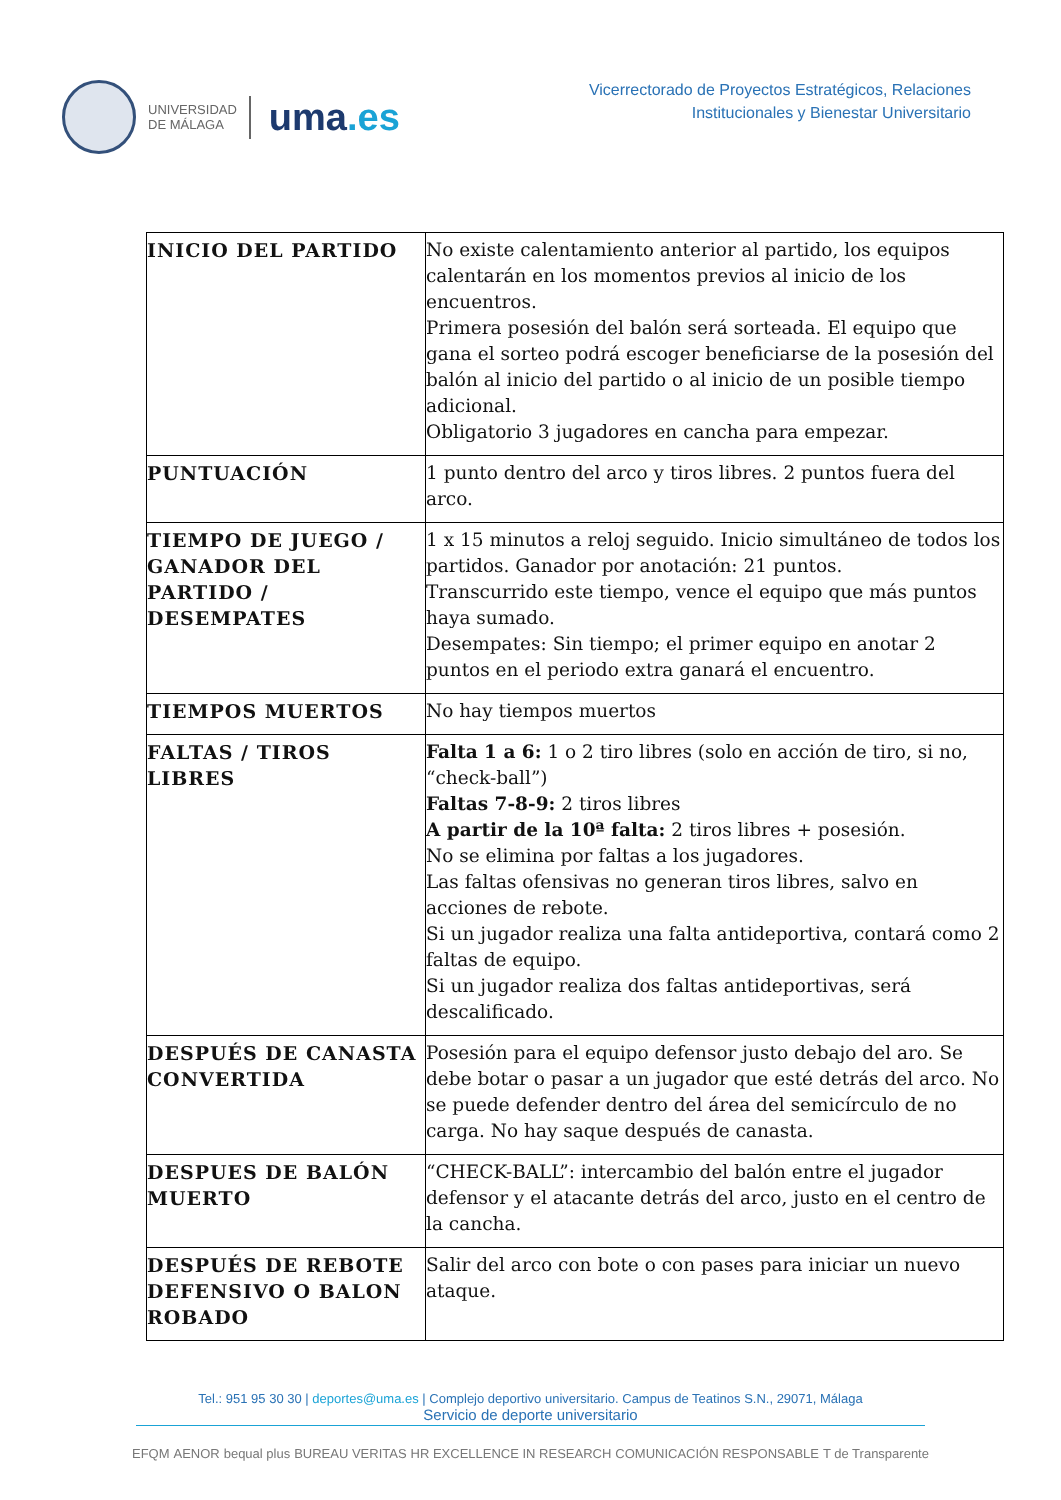UNIVERSIDAD
DE MÁLAGA
uma.es
Vicerrectorado de Proyectos Estratégicos, Relaciones
Institucionales y Bienestar Universitario
| INICIO DEL PARTIDO | No existe calentamiento anterior al partido, los equipos calentarán en los momentos previos al inicio de los encuentros. Primera posesión del balón será sorteada. El equipo que gana el sorteo podrá escoger beneficiarse de la posesión del balón al inicio del partido o al inicio de un posible tiempo adicional. Obligatorio 3 jugadores en cancha para empezar. |
| PUNTUACIÓN | 1 punto dentro del arco y tiros libres. 2 puntos fuera del arco. |
| TIEMPO DE JUEGO / GANADOR DEL PARTIDO / DESEMPATES | 1 x 15 minutos a reloj seguido. Inicio simultáneo de todos los partidos. Ganador por anotación: 21 puntos. Transcurrido este tiempo, vence el equipo que más puntos haya sumado. Desempates: Sin tiempo; el primer equipo en anotar 2 puntos en el periodo extra ganará el encuentro. |
| TIEMPOS MUERTOS | No hay tiempos muertos |
| FALTAS / TIROS LIBRES | Falta 1 a 6: 1 o 2 tiro libres (solo en acción de tiro, si no, “check-ball”) Faltas 7-8-9: 2 tiros libres A partir de la 10ª falta: 2 tiros libres + posesión. No se elimina por faltas a los jugadores. Las faltas ofensivas no generan tiros libres, salvo en acciones de rebote. Si un jugador realiza una falta antideportiva, contará como 2 faltas de equipo. Si un jugador realiza dos faltas antideportivas, será descalificado. |
| DESPUÉS DE CANASTA CONVERTIDA | Posesión para el equipo defensor justo debajo del aro. Se debe botar o pasar a un jugador que esté detrás del arco. No se puede defender dentro del área del semicírculo de no carga. No hay saque después de canasta. |
| DESPUES DE BALÓN MUERTO | “CHECK-BALL”: intercambio del balón entre el jugador defensor y el atacante detrás del arco, justo en el centro de la cancha. |
| DESPUÉS DE REBOTE DEFENSIVO O BALON ROBADO | Salir del arco con bote o con pases para iniciar un nuevo ataque. |
Tel.: 951 95 30 30 | deportes@uma.es | Complejo deportivo universitario. Campus de Teatinos S.N., 29071, Málaga
Servicio de deporte universitario
EFQM AENOR bequal plus BUREAU VERITAS HR EXCELLENCE IN RESEARCH COMUNICACIÓN RESPONSABLE T de Transparente